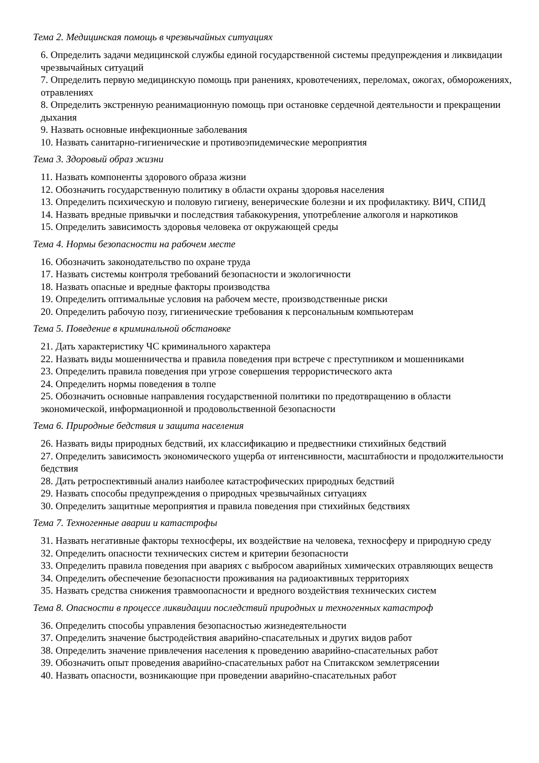Тема 2. Медицинская помощь в чрезвычайных ситуациях
6. Определить задачи медицинской службы единой государственной системы предупреждения и ликвидации чрезвычайных ситуаций
7. Определить первую медицинскую помощь при ранениях, кровотечениях, переломах, ожогах, обморожениях, отравлениях
8. Определить экстренную реанимационную помощь при остановке сердечной деятельности и прекращении дыхания
9. Назвать основные инфекционные заболевания
10. Назвать санитарно-гигиенические и противоэпидемические мероприятия
Тема 3. Здоровый образ жизни
11. Назвать компоненты здорового образа жизни
12. Обозначить государственную политику в области охраны здоровья населения
13. Определить психическую и половую гигиену, венерические болезни и их профилактику. ВИЧ, СПИД
14. Назвать вредные привычки и последствия табакокурения, употребление алкоголя и наркотиков
15. Определить зависимость здоровья человека от окружающей среды
Тема 4. Нормы безопасности на рабочем месте
16. Обозначить законодательство по охране труда
17. Назвать системы контроля требований безопасности и экологичности
18. Назвать опасные и вредные факторы производства
19. Определить оптимальные условия на рабочем месте, производственные риски
20. Определить рабочую позу, гигиенические требования к персональным компьютерам
Тема 5. Поведение в криминальной обстановке
21. Дать характеристику ЧС криминального характера
22. Назвать виды мошенничества и правила поведения при встрече с преступником и мошенниками
23. Определить правила поведения при угрозе совершения террористического акта
24. Определить нормы поведения в толпе
25. Обозначить основные направления государственной политики по предотвращению в области экономической, информационной и продовольственной безопасности
Тема 6. Природные бедствия и защита населения
26. Назвать виды природных бедствий, их классификацию и предвестники стихийных бедствий
27. Определить зависимость экономического ущерба от интенсивности, масштабности и продолжительности бедствия
28. Дать ретроспективный анализ наиболее катастрофических природных бедствий
29. Назвать способы предупреждения о природных чрезвычайных ситуациях
30. Определить защитные мероприятия и правила поведения при стихийных бедствиях
Тема 7. Техногенные аварии и катастрофы
31. Назвать негативные факторы техносферы, их воздействие на человека, техносферу и природную среду
32. Определить опасности технических систем и критерии безопасности
33. Определить правила поведения при авариях с выбросом аварийных химических отравляющих веществ
34. Определить обеспечение безопасности проживания на радиоактивных территориях
35. Назвать средства снижения травмоопасности и вредного воздействия технических систем
Тема 8. Опасности в процессе ликвидации последствий природных и техногенных катастроф
36. Определить способы управления безопасностью жизнедеятельности
37. Определить значение быстродействия аварийно-спасательных и других видов работ
38. Определить значение привлечения населения к проведению аварийно-спасательных работ
39. Обозначить опыт проведения аварийно-спасательных работ на Спитакском землетрясении
40. Назвать опасности, возникающие при проведении аварийно-спасательных работ